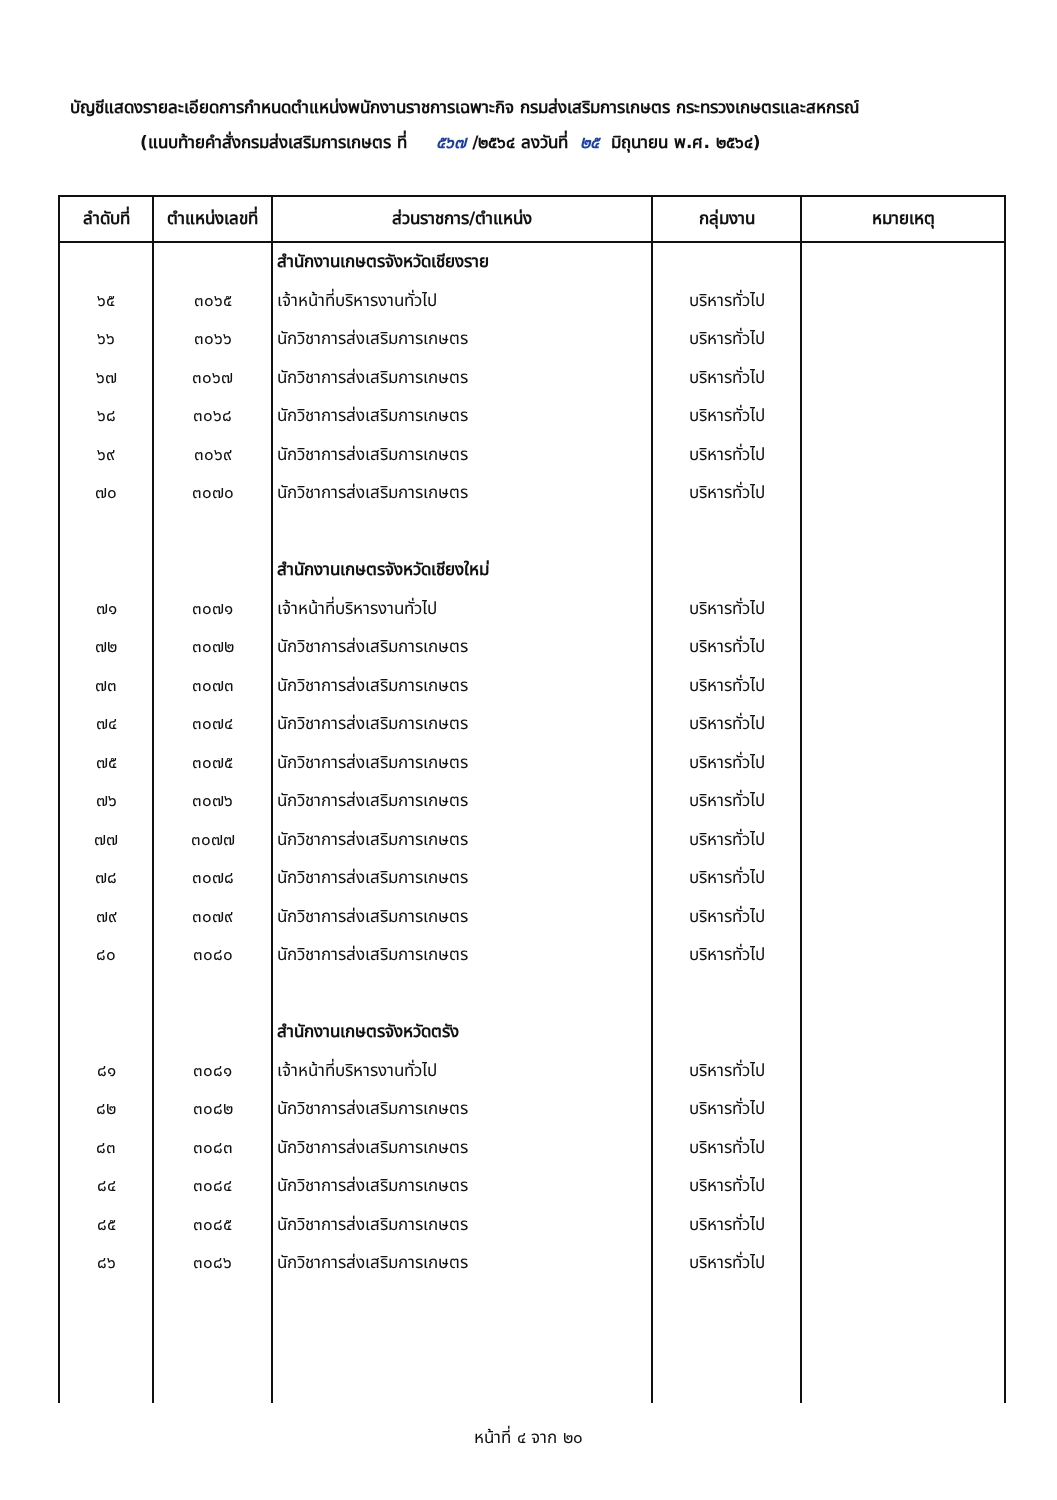บัญชีแสดงรายละเอียดการกำหนดตำแหน่งพนักงานราชการเฉพาะกิจ กรมส่งเสริมการเกษตร กระทรวงเกษตรและสหกรณ์
(แนบท้ายคำสั่งกรมส่งเสริมการเกษตร ที่ ๕๖๗ /๒๕๖๔ ลงวันที่ ๒๕ มิถุนายน พ.ศ. ๒๕๖๔)
| ลำดับที่ | ตำแหน่งเลขที่ | ส่วนราชการ/ตำแหน่ง | กลุ่มงาน | หมายเหตุ |
| --- | --- | --- | --- | --- |
| | | สำนักงานเกษตรจังหวัดเชียงราย | | |
| ๖๕ | ๓๐๖๕ | เจ้าหน้าที่บริหารงานทั่วไป | บริหารทั่วไป | |
| ๖๖ | ๓๐๖๖ | นักวิชาการส่งเสริมการเกษตร | บริหารทั่วไป | |
| ๖๗ | ๓๐๖๗ | นักวิชาการส่งเสริมการเกษตร | บริหารทั่วไป | |
| ๖๘ | ๓๐๖๘ | นักวิชาการส่งเสริมการเกษตร | บริหารทั่วไป | |
| ๖๙ | ๓๐๖๙ | นักวิชาการส่งเสริมการเกษตร | บริหารทั่วไป | |
| ๗๐ | ๓๐๗๐ | นักวิชาการส่งเสริมการเกษตร | บริหารทั่วไป | |
| | | สำนักงานเกษตรจังหวัดเชียงใหม่ | | |
| ๗๑ | ๓๐๗๑ | เจ้าหน้าที่บริหารงานทั่วไป | บริหารทั่วไป | |
| ๗๒ | ๓๐๗๒ | นักวิชาการส่งเสริมการเกษตร | บริหารทั่วไป | |
| ๗๓ | ๓๐๗๓ | นักวิชาการส่งเสริมการเกษตร | บริหารทั่วไป | |
| ๗๔ | ๓๐๗๔ | นักวิชาการส่งเสริมการเกษตร | บริหารทั่วไป | |
| ๗๕ | ๓๐๗๕ | นักวิชาการส่งเสริมการเกษตร | บริหารทั่วไป | |
| ๗๖ | ๓๐๗๖ | นักวิชาการส่งเสริมการเกษตร | บริหารทั่วไป | |
| ๗๗ | ๓๐๗๗ | นักวิชาการส่งเสริมการเกษตร | บริหารทั่วไป | |
| ๗๘ | ๓๐๗๘ | นักวิชาการส่งเสริมการเกษตร | บริหารทั่วไป | |
| ๗๙ | ๓๐๗๙ | นักวิชาการส่งเสริมการเกษตร | บริหารทั่วไป | |
| ๘๐ | ๓๐๘๐ | นักวิชาการส่งเสริมการเกษตร | บริหารทั่วไป | |
| | | สำนักงานเกษตรจังหวัดตรัง | | |
| ๘๑ | ๓๐๘๑ | เจ้าหน้าที่บริหารงานทั่วไป | บริหารทั่วไป | |
| ๘๒ | ๓๐๘๒ | นักวิชาการส่งเสริมการเกษตร | บริหารทั่วไป | |
| ๘๓ | ๓๐๘๓ | นักวิชาการส่งเสริมการเกษตร | บริหารทั่วไป | |
| ๘๔ | ๓๐๘๔ | นักวิชาการส่งเสริมการเกษตร | บริหารทั่วไป | |
| ๘๕ | ๓๐๘๕ | นักวิชาการส่งเสริมการเกษตร | บริหารทั่วไป | |
| ๘๖ | ๓๐๘๖ | นักวิชาการส่งเสริมการเกษตร | บริหารทั่วไป | |
หน้าที่ ๔ จาก ๒๐